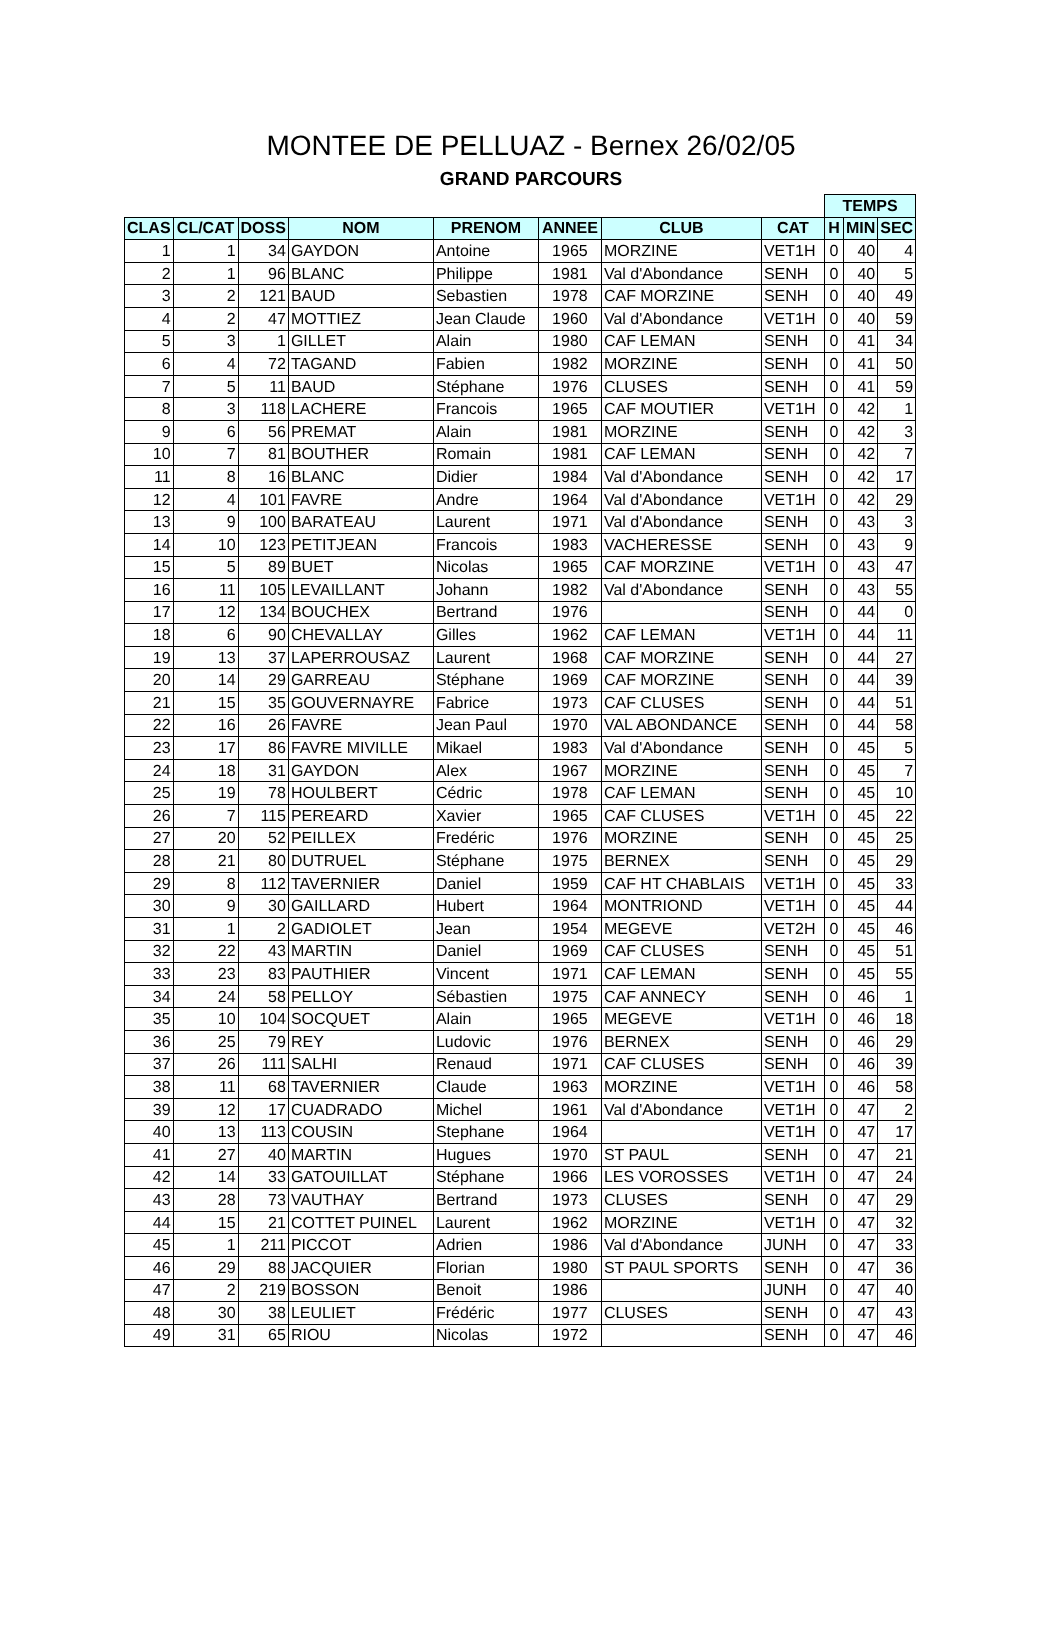MONTEE DE PELLUAZ - Bernex 26/02/05
GRAND PARCOURS
| | | | | | | | | TEMPS | | |
| CLAS | CL/CAT | DOSS | NOM | PRENOM | ANNEE | CLUB | CAT | H | MIN | SEC |
| 1 | 1 | 34 | GAYDON | Antoine | 1965 | MORZINE | VET1H | 0 | 40 | 4 |
| 2 | 1 | 96 | BLANC | Philippe | 1981 | Val d'Abondance | SENH | 0 | 40 | 5 |
| 3 | 2 | 121 | BAUD | Sebastien | 1978 | CAF MORZINE | SENH | 0 | 40 | 49 |
| 4 | 2 | 47 | MOTTIEZ | Jean Claude | 1960 | Val d'Abondance | VET1H | 0 | 40 | 59 |
| 5 | 3 | 1 | GILLET | Alain | 1980 | CAF LEMAN | SENH | 0 | 41 | 34 |
| 6 | 4 | 72 | TAGAND | Fabien | 1982 | MORZINE | SENH | 0 | 41 | 50 |
| 7 | 5 | 11 | BAUD | Stéphane | 1976 | CLUSES | SENH | 0 | 41 | 59 |
| 8 | 3 | 118 | LACHERE | Francois | 1965 | CAF MOUTIER | VET1H | 0 | 42 | 1 |
| 9 | 6 | 56 | PREMAT | Alain | 1981 | MORZINE | SENH | 0 | 42 | 3 |
| 10 | 7 | 81 | BOUTHER | Romain | 1981 | CAF LEMAN | SENH | 0 | 42 | 7 |
| 11 | 8 | 16 | BLANC | Didier | 1984 | Val d'Abondance | SENH | 0 | 42 | 17 |
| 12 | 4 | 101 | FAVRE | Andre | 1964 | Val d'Abondance | VET1H | 0 | 42 | 29 |
| 13 | 9 | 100 | BARATEAU | Laurent | 1971 | Val d'Abondance | SENH | 0 | 43 | 3 |
| 14 | 10 | 123 | PETITJEAN | Francois | 1983 | VACHERESSE | SENH | 0 | 43 | 9 |
| 15 | 5 | 89 | BUET | Nicolas | 1965 | CAF MORZINE | VET1H | 0 | 43 | 47 |
| 16 | 11 | 105 | LEVAILLANT | Johann | 1982 | Val d'Abondance | SENH | 0 | 43 | 55 |
| 17 | 12 | 134 | BOUCHEX | Bertrand | 1976 | | SENH | 0 | 44 | 0 |
| 18 | 6 | 90 | CHEVALLAY | Gilles | 1962 | CAF LEMAN | VET1H | 0 | 44 | 11 |
| 19 | 13 | 37 | LAPERROUSAZ | Laurent | 1968 | CAF MORZINE | SENH | 0 | 44 | 27 |
| 20 | 14 | 29 | GARREAU | Stéphane | 1969 | CAF MORZINE | SENH | 0 | 44 | 39 |
| 21 | 15 | 35 | GOUVERNAYRE | Fabrice | 1973 | CAF CLUSES | SENH | 0 | 44 | 51 |
| 22 | 16 | 26 | FAVRE | Jean Paul | 1970 | VAL ABONDANCE | SENH | 0 | 44 | 58 |
| 23 | 17 | 86 | FAVRE MIVILLE | Mikael | 1983 | Val d'Abondance | SENH | 0 | 45 | 5 |
| 24 | 18 | 31 | GAYDON | Alex | 1967 | MORZINE | SENH | 0 | 45 | 7 |
| 25 | 19 | 78 | HOULBERT | Cédric | 1978 | CAF LEMAN | SENH | 0 | 45 | 10 |
| 26 | 7 | 115 | PEREARD | Xavier | 1965 | CAF CLUSES | VET1H | 0 | 45 | 22 |
| 27 | 20 | 52 | PEILLEX | Fredéric | 1976 | MORZINE | SENH | 0 | 45 | 25 |
| 28 | 21 | 80 | DUTRUEL | Stéphane | 1975 | BERNEX | SENH | 0 | 45 | 29 |
| 29 | 8 | 112 | TAVERNIER | Daniel | 1959 | CAF HT CHABLAIS | VET1H | 0 | 45 | 33 |
| 30 | 9 | 30 | GAILLARD | Hubert | 1964 | MONTRIOND | VET1H | 0 | 45 | 44 |
| 31 | 1 | 2 | GADIOLET | Jean | 1954 | MEGEVE | VET2H | 0 | 45 | 46 |
| 32 | 22 | 43 | MARTIN | Daniel | 1969 | CAF CLUSES | SENH | 0 | 45 | 51 |
| 33 | 23 | 83 | PAUTHIER | Vincent | 1971 | CAF LEMAN | SENH | 0 | 45 | 55 |
| 34 | 24 | 58 | PELLOY | Sébastien | 1975 | CAF ANNECY | SENH | 0 | 46 | 1 |
| 35 | 10 | 104 | SOCQUET | Alain | 1965 | MEGEVE | VET1H | 0 | 46 | 18 |
| 36 | 25 | 79 | REY | Ludovic | 1976 | BERNEX | SENH | 0 | 46 | 29 |
| 37 | 26 | 111 | SALHI | Renaud | 1971 | CAF CLUSES | SENH | 0 | 46 | 39 |
| 38 | 11 | 68 | TAVERNIER | Claude | 1963 | MORZINE | VET1H | 0 | 46 | 58 |
| 39 | 12 | 17 | CUADRADO | Michel | 1961 | Val d'Abondance | VET1H | 0 | 47 | 2 |
| 40 | 13 | 113 | COUSIN | Stephane | 1964 | | VET1H | 0 | 47 | 17 |
| 41 | 27 | 40 | MARTIN | Hugues | 1970 | ST PAUL | SENH | 0 | 47 | 21 |
| 42 | 14 | 33 | GATOUILLAT | Stéphane | 1966 | LES VOROSSES | VET1H | 0 | 47 | 24 |
| 43 | 28 | 73 | VAUTHAY | Bertrand | 1973 | CLUSES | SENH | 0 | 47 | 29 |
| 44 | 15 | 21 | COTTET PUINEL | Laurent | 1962 | MORZINE | VET1H | 0 | 47 | 32 |
| 45 | 1 | 211 | PICCOT | Adrien | 1986 | Val d'Abondance | JUNH | 0 | 47 | 33 |
| 46 | 29 | 88 | JACQUIER | Florian | 1980 | ST PAUL SPORTS | SENH | 0 | 47 | 36 |
| 47 | 2 | 219 | BOSSON | Benoit | 1986 | | JUNH | 0 | 47 | 40 |
| 48 | 30 | 38 | LEULIET | Frédéric | 1977 | CLUSES | SENH | 0 | 47 | 43 |
| 49 | 31 | 65 | RIOU | Nicolas | 1972 | | SENH | 0 | 47 | 46 |